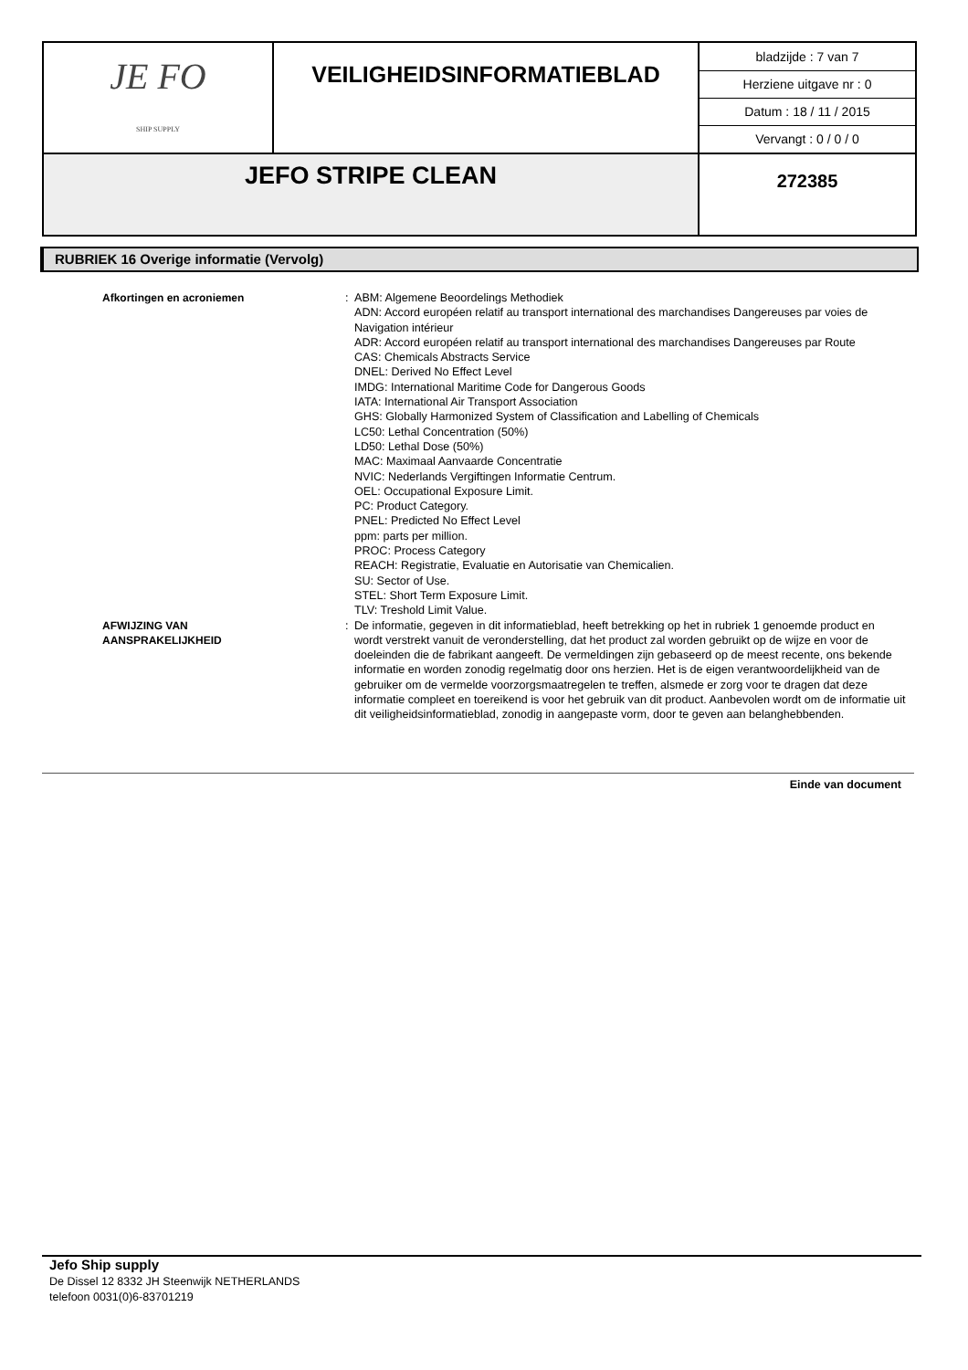| JE FO SHIP SUPPLY | VEILIGHEIDSINFORMATIEBLAD | bladzijde : 7 van 7 Herziene uitgave nr : 0 Datum : 18 / 11 / 2015 Vervangt : 0 / 0 / 0 |
| JEFO STRIPE CLEAN | | 272385 |
RUBRIEK 16 Overige informatie (Vervolg)
Afkortingen en acroniemen : ABM: Algemene Beoordelings Methodiek
ADN: Accord européen relatif au transport international des marchandises Dangereuses par voies de Navigation intérieur
ADR: Accord européen relatif au transport international des marchandises Dangereuses par Route
CAS: Chemicals Abstracts Service
DNEL: Derived No Effect Level
IMDG: International Maritime Code for Dangerous Goods
IATA: International Air Transport Association
GHS: Globally Harmonized System of Classification and Labelling of Chemicals
LC50: Lethal Concentration (50%)
LD50: Lethal Dose (50%)
MAC: Maximaal Aanvaarde Concentratie
NVIC: Nederlands Vergiftingen Informatie Centrum.
OEL: Occupational Exposure Limit.
PC: Product Category.
PNEL: Predicted No Effect Level
ppm: parts per million.
PROC: Process Category
REACH: Registratie, Evaluatie en Autorisatie van Chemicalien.
SU: Sector of Use.
STEL: Short Term Exposure Limit.
TLV: Treshold Limit Value.
AFWIJZING VAN
AANSPRAKELIJKHEID
: De informatie, gegeven in dit informatieblad, heeft betrekking op het in rubriek 1 genoemde product en wordt verstrekt vanuit de veronderstelling, dat het product zal worden gebruikt op de wijze en voor de doeleinden die de fabrikant aangeeft. De vermeldingen zijn gebaseerd op de meest recente, ons bekende informatie en worden zonodig regelmatig door ons herzien. Het is de eigen verantwoordelijkheid van de gebruiker om de vermelde voorzorgsmaatregelen te treffen, alsmede er zorg voor te dragen dat deze informatie compleet en toereikend is voor het gebruik van dit product. Aanbevolen wordt om de informatie uit dit veiligheidsinformatieblad, zonodig in aangepaste vorm, door te geven aan belanghebbenden.
Einde van document
Jefo Ship supply
De Dissel 12 8332 JH Steenwijk NETHERLANDS
telefoon 0031(0)6-83701219